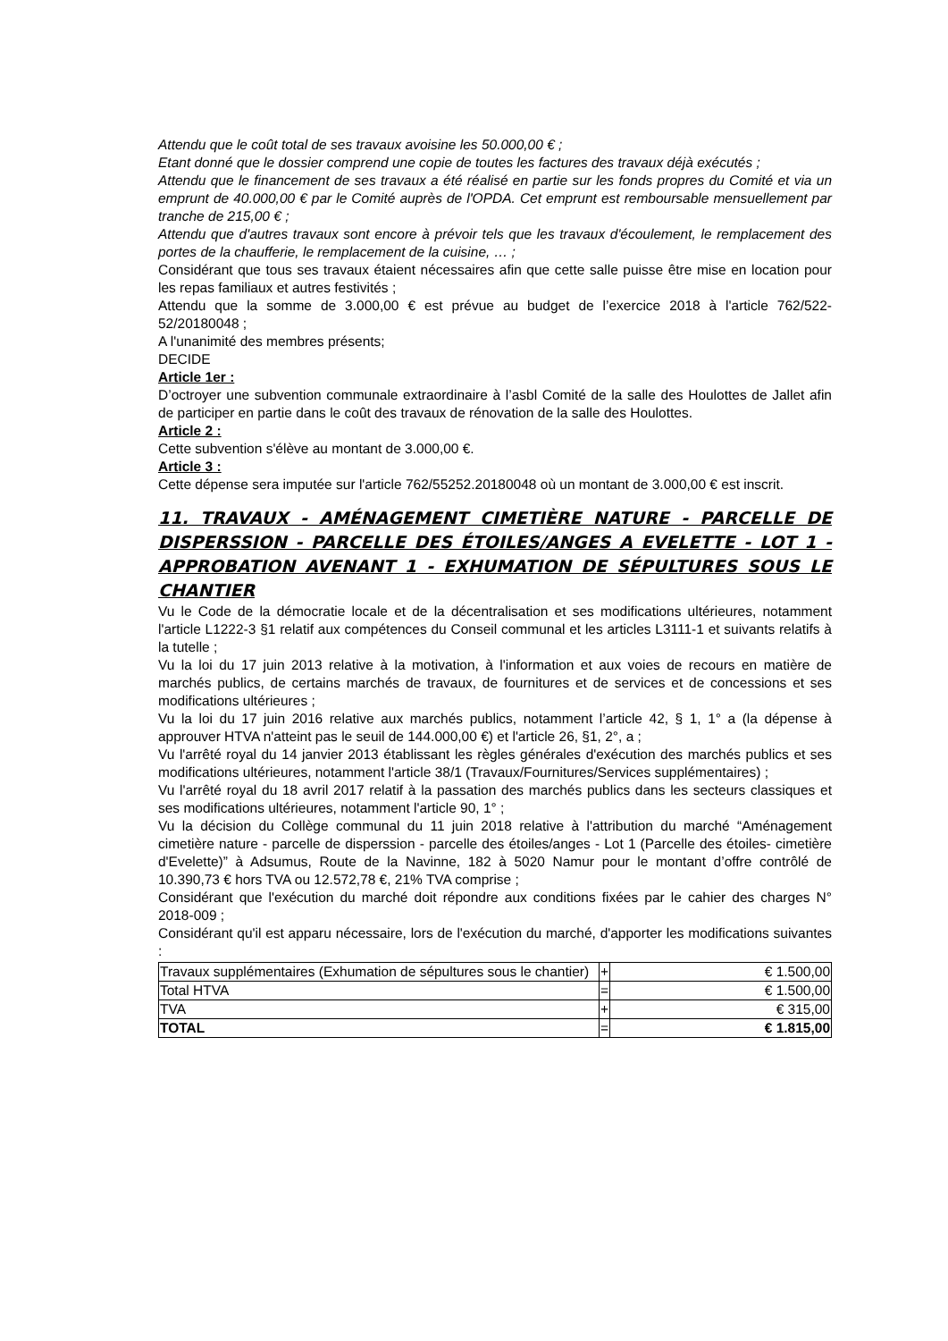Attendu que le coût total de ses travaux avoisine les 50.000,00 € ;
Etant donné que le dossier comprend une copie de toutes les factures des travaux déjà exécutés ;
Attendu que le financement de ses travaux a été réalisé en partie sur les fonds propres du Comité et via un emprunt de 40.000,00 € par le Comité auprès de l'OPDA. Cet emprunt est remboursable mensuellement par tranche de 215,00 € ;
Attendu que d'autres travaux sont encore à prévoir tels que les travaux d'écoulement, le remplacement des portes de la chaufferie, le remplacement de la cuisine, … ;
Considérant que tous ses travaux étaient nécessaires afin que cette salle puisse être mise en location pour les repas familiaux et autres festivités ;
Attendu que la somme de 3.000,00 € est prévue au budget de l’exercice 2018 à l'article 762/522-52/20180048 ;
A l'unanimité des membres présents;
DECIDE
Article 1er :
D’octroyer une subvention communale extraordinaire à l’asbl Comité de la salle des Houlottes de Jallet afin de participer en partie dans le coût des travaux de rénovation de la salle des Houlottes.
Article 2 :
Cette subvention s'élève au montant de 3.000,00 €.
Article 3 :
Cette dépense sera imputée sur l'article 762/55252.20180048 où un montant de 3.000,00 € est inscrit.
11. TRAVAUX - AMÉNAGEMENT CIMETIÈRE NATURE - PARCELLE DE DISPERSSION - PARCELLE DES ÉTOILES/ANGES A EVELETTE - LOT 1 - APPROBATION AVENANT 1 - EXHUMATION DE SÉPULTURES SOUS LE CHANTIER
Vu le Code de la démocratie locale et de la décentralisation et ses modifications ultérieures, notamment l'article L1222-3 §1 relatif aux compétences du Conseil communal et les articles L3111-1 et suivants relatifs à la tutelle ;
Vu la loi du 17 juin 2013 relative à la motivation, à l'information et aux voies de recours en matière de marchés publics, de certains marchés de travaux, de fournitures et de services et de concessions et ses modifications ultérieures ;
Vu la loi du 17 juin 2016 relative aux marchés publics, notamment l’article 42, § 1, 1° a (la dépense à approuver HTVA n'atteint pas le seuil de 144.000,00 €) et l'article 26, §1, 2°, a ;
Vu l'arrêté royal du 14 janvier 2013 établissant les règles générales d'exécution des marchés publics et ses modifications ultérieures, notamment l'article 38/1 (Travaux/Fournitures/Services supplémentaires) ;
Vu l'arrêté royal du 18 avril 2017 relatif à la passation des marchés publics dans les secteurs classiques et ses modifications ultérieures, notamment l'article 90, 1° ;
Vu la décision du Collège communal du 11 juin 2018 relative à l'attribution du marché “Aménagement cimetière nature - parcelle de disperssion - parcelle des étoiles/anges - Lot 1 (Parcelle des étoiles- cimetière d'Evelette)” à Adsumus, Route de la Navinne, 182 à 5020 Namur pour le montant d’offre contrôlé de 10.390,73 € hors TVA ou 12.572,78 €, 21% TVA comprise ;
Considérant que l'exécution du marché doit répondre aux conditions fixées par le cahier des charges N° 2018-009 ;
Considérant qu'il est apparu nécessaire, lors de l'exécution du marché, d'apporter les modifications suivantes :
| Travaux supplémentaires (Exhumation de sépultures sous le chantier) | + | € 1.500,00 |
| Total HTVA | = | € 1.500,00 |
| TVA | + | € 315,00 |
| TOTAL | = | € 1.815,00 |